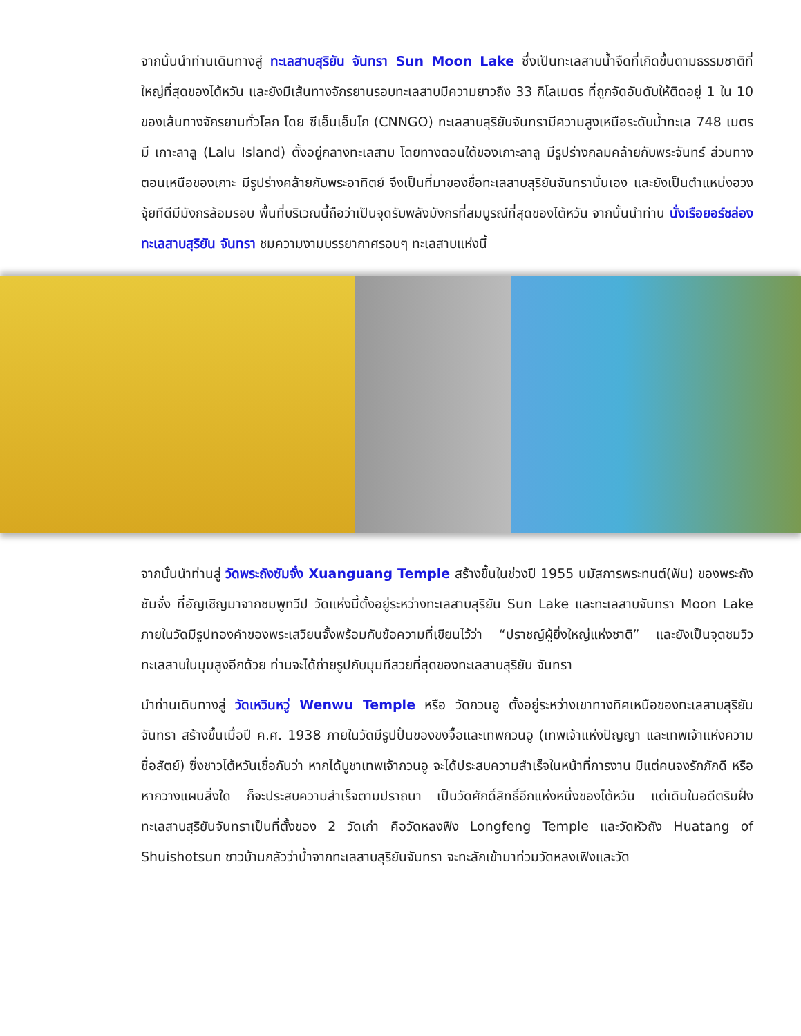จากนั้นนำท่านเดินทางสู่ ทะเลสาบสุริยัน จันทรา Sun Moon Lake ซึ่งเป็นทะเลสาบน้ำจืดที่เกิดขึ้นตามธรรมชาติที่ใหญ่ที่สุดของไต้หวัน และยังมีเส้นทางจักรยานรอบทะเลสาบมีความยาวถึง 33 กิโลเมตร ที่ถูกจัดอันดับให้ติดอยู่ 1 ใน 10 ของเส้นทางจักรยานทั่วโลก โดย ซีเอ็นเอ็นโก (CNNGO) ทะเลสาบสุริยันจันทรามีความสูงเหนือระดับน้ำทะเล 748 เมตร มี เกาะลาลู (Lalu Island) ตั้งอยู่กลางทะเลสาบ โดยทางตอนใต้ของเกาะลาลู มีรูปร่างกลมคล้ายกับพระจันทร์ ส่วนทางตอนเหนือของเกาะ มีรูปร่างคล้ายกับพระอาทิตย์ จึงเป็นที่มาของชื่อทะเลสาบสุริยันจันทรานั่นเอง และยังเป็นตำแหน่งฮวงจุ้ยทีดีมีมังกรล้อมรอบ พื้นที่บริเวณนี้ถือว่าเป็นจุดรับพลังมังกรที่สมบูรณ์ที่สุดของไต้หวัน จากนั้นนำท่าน นั่งเรือยอร์ชล่องทะเลสาบสุริยัน จันทรา ชมความงามบรรยากาศรอบๆ ทะเลสาบแห่งนี้
จากนั้นนำท่านสู่ วัดพระถังซัมจั๋ง Xuanguang Temple สร้างขึ้นในช่วงปี 1955 นมัสการพระทนต์(ฟัน) ของพระถังซัมจั๋ง ที่อัญเชิญมาจากชมพูทวีป วัดแห่งนี้ตั้งอยู่ระหว่างทะเลสาบสุริยัน Sun Lake และทะเลสาบจันทรา Moon Lake ภายในวัดมีรูปทองคำของพระเสวียนจั้งพร้อมกับข้อความที่เขียนไว้ว่า “ปราชญ์ผู้ยิ่งใหญ่แห่งชาติ” และยังเป็นจุดชมวิวทะเลสาบในมุมสูงอีกด้วย ท่านจะได้ถ่ายรูปกับมุมทีสวยที่สุดของทะเลสาบสุริยัน จันทรา
นำท่านเดินทางสู่ วัดเหวินหวู่ Wenwu Temple หรือ วัดกวนอู ตั้งอยู่ระหว่างเขาทางทิศเหนือของทะเลสาบสุริยันจันทรา สร้างขึ้นเมื่อปี ค.ศ. 1938 ภายในวัดมีรูปปั้นของขงจื้อและเทพกวนอู (เทพเจ้าแห่งปัญญา และเทพเจ้าแห่งความซื่อสัตย์) ซึ่งชาวไต้หวันเชื่อกันว่า หากได้บูชาเทพเจ้ากวนอู จะได้ประสบความสำเร็จในหน้าที่การงาน มีแต่คนจงรักภักดี หรือหากวางแผนสิ่งใด ก็จะประสบความสำเร็จตามปราถนา เป็นวัดศักดิ์สิทธิ์อีกแห่งหนึ่งของไต้หวัน แต่เดิมในอดีตริมฝั่งทะเลสาบสุริยันจันทราเป็นที่ตั้งของ 2 วัดเก่า คือวัดหลงฟิง Longfeng Temple และวัดหัวถัง Huatang of Shuishotsun ชาวบ้านกลัวว่าน้ำจากทะเลสาบสุริยันจันทรา จะทะลักเข้ามาท่วมวัดหลงเฟิงและวัด